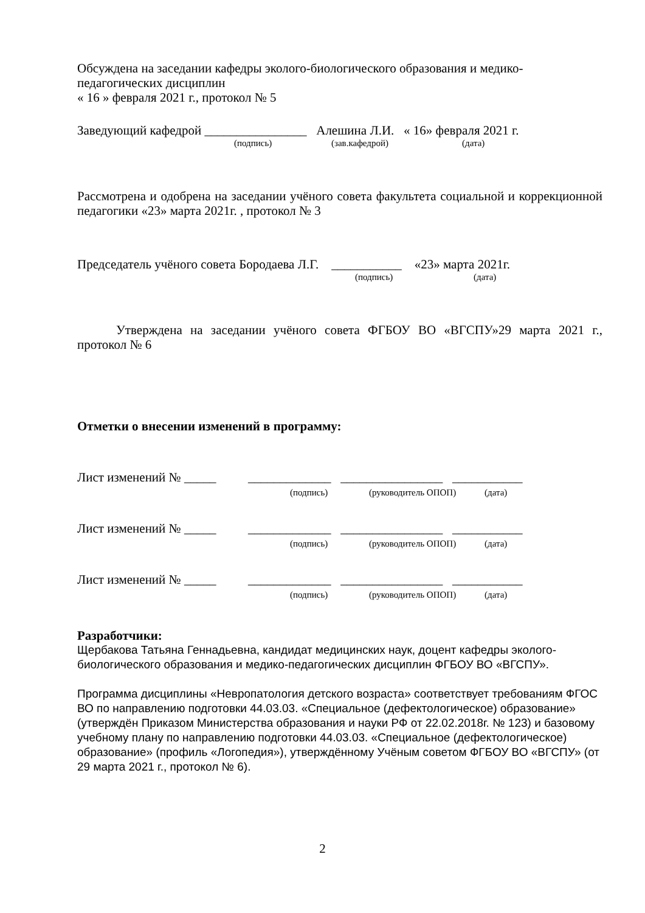Обсуждена на заседании кафедры эколого-биологического образования и медико-
педагогических дисциплин
« 16 » февраля 2021 г., протокол № 5
Заведующий кафедрой ________________ Алешина Л.И. « 16» февраля 2021 г.
(подпись) (зав.кафедрой) (дата)
Рассмотрена и одобрена на заседании учёного совета факультета социальной и коррекционной педагогики «23» марта 2021г. , протокол № 3
Председатель учёного совета Бородаева Л.Г. ___________ «23» марта 2021г.
(подпись) (дата)
Утверждена на заседании учёного совета ФГБОУ ВО «ВГСПУ»29 марта 2021 г., протокол № 6
Отметки о внесении изменений в программу:
Лист изменений № _____ _____________ ________________ ___________
(подпись) (руководитель ОПОП) (дата)
Лист изменений № _____ _____________ ________________ ___________
(подпись) (руководитель ОПОП) (дата)
Лист изменений № _____ _____________ ________________ ___________
(подпись) (руководитель ОПОП) (дата)
Разработчики:
Щербакова Татьяна Геннадьевна, кандидат медицинских наук, доцент кафедры эколого-биологического образования и медико-педагогических дисциплин ФГБОУ ВО «ВГСПУ».
Программа дисциплины «Невропатология детского возраста» соответствует требованиям ФГОС ВО по направлению подготовки 44.03.03. «Специальное (дефектологическое) образование» (утверждён Приказом Министерства образования и науки РФ от 22.02.2018г. № 123) и базовому учебному плану по направлению подготовки 44.03.03. «Специальное (дефектологическое) образование» (профиль «Логопедия»), утверждённому Учёным советом ФГБОУ ВО «ВГСПУ» (от 29 марта 2021 г., протокол № 6).
2